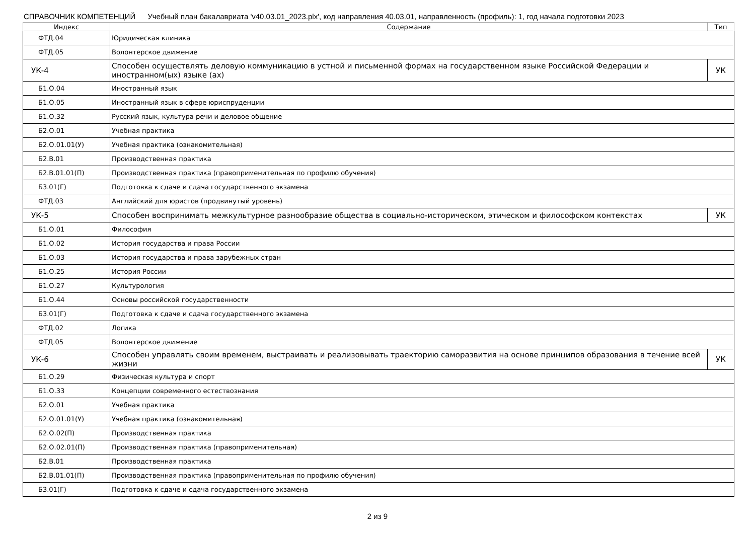СПРАВОЧНИК КОМПЕТЕНЦИЙ Учебный план бакалавриата 'v40.03.01_2023.plx', код направления 40.03.01, направленность (профиль): 1, год начала подготовки 2023
| Индекс | Содержание | Тип |
| --- | --- | --- |
| ФТД.04 | Юридическая клиника | |
| ФТД.05 | Волонтерское движение | |
| УК-4 | Способен осуществлять деловую коммуникацию в устной и письменной формах на государственном языке Российской Федерации и иностранном(ых) языке (ах) | УК |
| Б1.О.04 | Иностранный язык | |
| Б1.О.05 | Иностранный язык в сфере юриспруденции | |
| Б1.О.32 | Русский язык, культура речи и деловое общение | |
| Б2.О.01 | Учебная практика | |
| Б2.О.01.01(У) | Учебная практика (ознакомительная) | |
| Б2.В.01 | Производственная практика | |
| Б2.В.01.01(П) | Производственная практика (правоприменительная по профилю обучения) | |
| Б3.01(Г) | Подготовка к сдаче и сдача государственного экзамена | |
| ФТД.03 | Английский для юристов (продвинутый уровень) | |
| УК-5 | Способен воспринимать межкультурное разнообразие общества в социально-историческом, этическом и философском контекстах | УК |
| Б1.О.01 | Философия | |
| Б1.О.02 | История государства и права России | |
| Б1.О.03 | История государства и права зарубежных стран | |
| Б1.О.25 | История России | |
| Б1.О.27 | Культурология | |
| Б1.О.44 | Основы российской государственности | |
| Б3.01(Г) | Подготовка к сдаче и сдача государственного экзамена | |
| ФТД.02 | Логика | |
| ФТД.05 | Волонтерское движение | |
| УК-6 | Способен управлять своим временем, выстраивать и реализовывать траекторию саморазвития на основе принципов образования в течение всей жизни | УК |
| Б1.О.29 | Физическая культура и спорт | |
| Б1.О.33 | Концепции современного естествознания | |
| Б2.О.01 | Учебная практика | |
| Б2.О.01.01(У) | Учебная практика (ознакомительная) | |
| Б2.О.02(П) | Производственная практика | |
| Б2.О.02.01(П) | Производственная практика (правоприменительная) | |
| Б2.В.01 | Производственная практика | |
| Б2.В.01.01(П) | Производственная практика (правоприменительная по профилю обучения) | |
| Б3.01(Г) | Подготовка к сдаче и сдача государственного экзамена | |
2 из 9